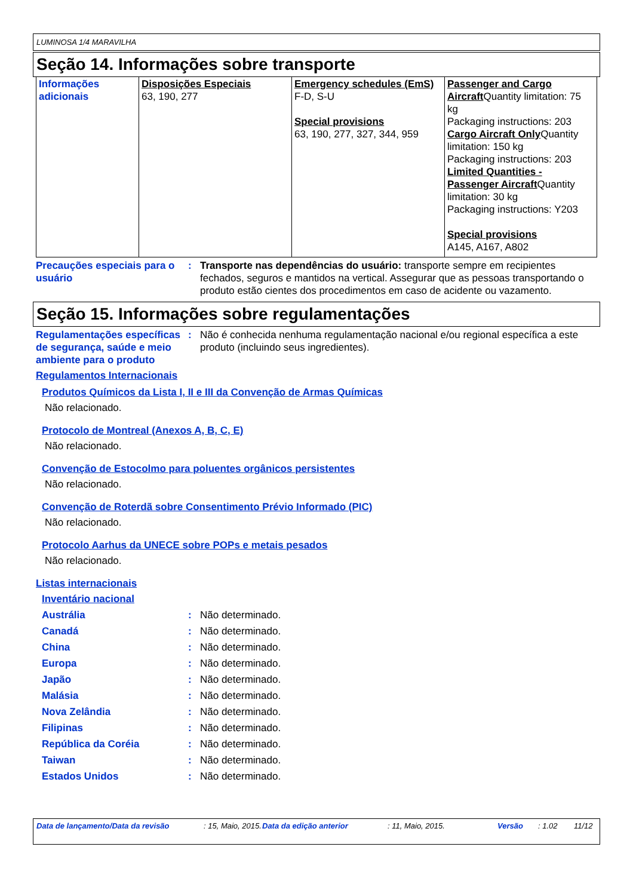LUMINOSA 1/4 MARAVILHA
Seção 14. Informações sobre transporte
| Informações adicionais | Disposições Especiais 63, 190, 277 | Emergency schedules (EmS) F-D, S-U Special provisions 63, 190, 277, 327, 344, 959 | Passenger and Cargo Aircraft Quantity limitation: 75 kg Packaging instructions: 203 Cargo Aircraft Only Quantity limitation: 150 kg Packaging instructions: 203 Limited Quantities - Passenger Aircraft Quantity limitation: 30 kg Packaging instructions: Y203 Special provisions A145, A167, A802 |
Precauções especiais para o usuário
: Transporte nas dependências do usuário: transporte sempre em recipientes fechados, seguros e mantidos na vertical. Assegurar que as pessoas transportando o produto estão cientes dos procedimentos em caso de acidente ou vazamento.
Seção 15. Informações sobre regulamentações
Regulamentações específicas de segurança, saúde e meio ambiente para o produto
: Não é conhecida nenhuma regulamentação nacional e/ou regional específica a este produto (incluindo seus ingredientes).
Regulamentos Internacionais
Produtos Químicos da Lista I, II e III da Convenção de Armas Químicas
Não relacionado.
Protocolo de Montreal (Anexos A, B, C, E)
Não relacionado.
Convenção de Estocolmo para poluentes orgânicos persistentes
Não relacionado.
Convenção de Roterdã sobre Consentimento Prévio Informado (PIC)
Não relacionado.
Protocolo Aarhus da UNECE sobre POPs e metais pesados
Não relacionado.
Listas internacionais
Inventário nacional
Austrália : Não determinado.
Canadá : Não determinado.
China : Não determinado.
Europa : Não determinado.
Japão : Não determinado.
Malásia : Não determinado.
Nova Zelândia : Não determinado.
Filipinas : Não determinado.
República da Coréia : Não determinado.
Taiwan : Não determinado.
Estados Unidos : Não determinado.
Data de lançamento/Data da revisão : 15, Maio, 2015.
Data da edição anterior : 11, Maio, 2015. Versão : 1.02 11/12